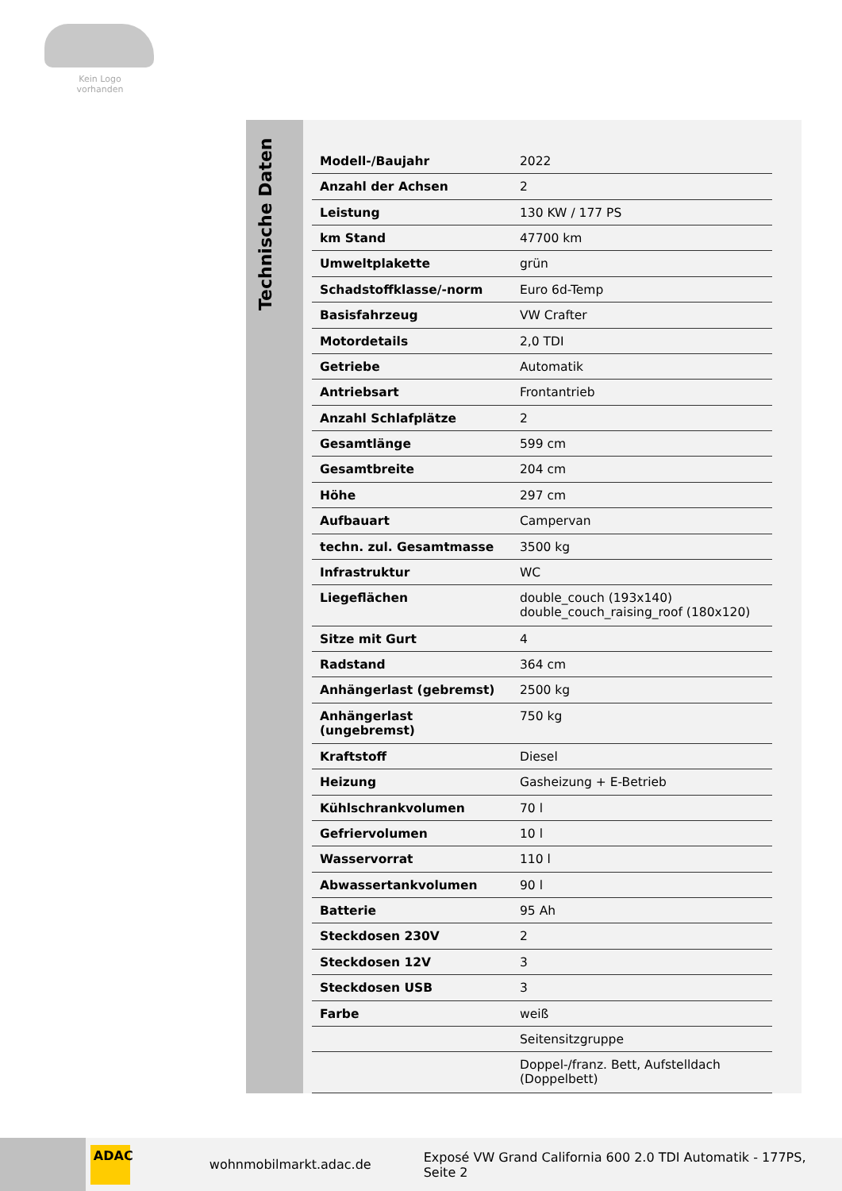Kein Logo
vorhanden
Technische Daten
| Modell-/Baujahr | 2022 |
| Anzahl der Achsen | 2 |
| Leistung | 130 KW / 177 PS |
| km Stand | 47700 km |
| Umweltplakette | grün |
| Schadstoffklasse/-norm | Euro 6d-Temp |
| Basisfahrzeug | VW Crafter |
| Motordetails | 2,0 TDI |
| Getriebe | Automatik |
| Antriebsart | Frontantrieb |
| Anzahl Schlafplätze | 2 |
| Gesamtlänge | 599 cm |
| Gesamtbreite | 204 cm |
| Höhe | 297 cm |
| Aufbauart | Campervan |
| techn. zul. Gesamtmasse | 3500 kg |
| Infrastruktur | WC |
| Liegeflächen | double_couch (193x140) double_couch_raising_roof (180x120) |
| Sitze mit Gurt | 4 |
| Radstand | 364 cm |
| Anhängerlast (gebremst) | 2500 kg |
| Anhängerlast (ungebremst) | 750 kg |
| Kraftstoff | Diesel |
| Heizung | Gasheizung + E-Betrieb |
| Kühlschrankvolumen | 70 l |
| Gefriervolumen | 10 l |
| Wasservorrat | 110 l |
| Abwassertankvolumen | 90 l |
| Batterie | 95 Ah |
| Steckdosen 230V | 2 |
| Steckdosen 12V | 3 |
| Steckdosen USB | 3 |
| Farbe | weiß |
| | Seitensitzgruppe |
| | Doppel-/franz. Bett, Aufstelldach (Doppelbett) |
ADAC
wohnmobilmarkt.adac.de Exposé VW Grand California 600 2.0 TDI Automatik - 177PS, Seite 2